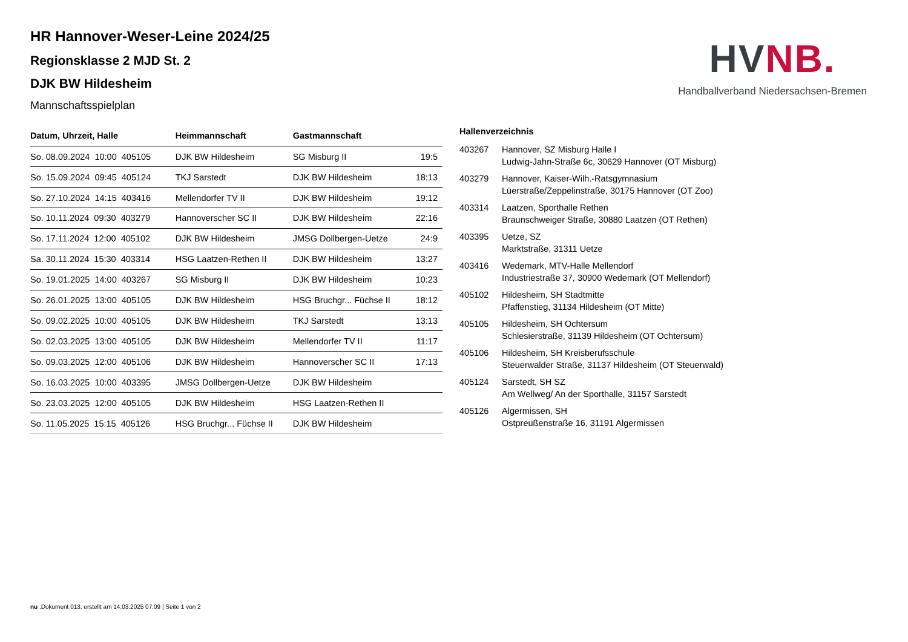HV NB.
Handballverband Niedersachsen-Bremen
HR Hannover-Weser-Leine 2024/25
Regionsklasse 2 MJD St. 2
DJK BW Hildesheim
Mannschaftsspielplan
| Datum, Uhrzeit, Halle | Heimmannschaft | Gastmannschaft | |
| --- | --- | --- | --- |
| So. 08.09.2024 10:00 405105 | DJK BW Hildesheim | SG Misburg II | 19:5 |
| So. 15.09.2024 09:45 405124 | TKJ Sarstedt | DJK BW Hildesheim | 18:13 |
| So. 27.10.2024 14:15 403416 | Mellendorfer TV II | DJK BW Hildesheim | 19:12 |
| So. 10.11.2024 09:30 403279 | Hannoverscher SC II | DJK BW Hildesheim | 22:16 |
| So. 17.11.2024 12:00 405102 | DJK BW Hildesheim | JMSG Dollbergen-Uetze | 24:9 |
| Sa. 30.11.2024 15:30 403314 | HSG Laatzen-Rethen II | DJK BW Hildesheim | 13:27 |
| So. 19.01.2025 14:00 403267 | SG Misburg II | DJK BW Hildesheim | 10:23 |
| So. 26.01.2025 13:00 405105 | DJK BW Hildesheim | HSG Bruchgr... Füchse II | 18:12 |
| So. 09.02.2025 10:00 405105 | DJK BW Hildesheim | TKJ Sarstedt | 13:13 |
| So. 02.03.2025 13:00 405105 | DJK BW Hildesheim | Mellendorfer TV II | 11:17 |
| So. 09.03.2025 12:00 405106 | DJK BW Hildesheim | Hannoverscher SC II | 17:13 |
| So. 16.03.2025 10:00 403395 | JMSG Dollbergen-Uetze | DJK BW Hildesheim | |
| So. 23.03.2025 12:00 405105 | DJK BW Hildesheim | HSG Laatzen-Rethen II | |
| So. 11.05.2025 15:15 405126 | HSG Bruchgr... Füchse II | DJK BW Hildesheim | |
Hallenverzeichnis
| 403267 | Hannover, SZ Misburg Halle I Ludwig-Jahn-Straße 6c, 30629 Hannover (OT Misburg) |
| 403279 | Hannover, Kaiser-Wilh.-Ratsgymnasium Lüerstraße/Zeppelinstraße, 30175 Hannover (OT Zoo) |
| 403314 | Laatzen, Sporthalle Rethen Braunschweiger Straße, 30880 Laatzen (OT Rethen) |
| 403395 | Uetze, SZ Marktstraße, 31311 Uetze |
| 403416 | Wedemark, MTV-Halle Mellendorf Industriestraße 37, 30900 Wedemark (OT Mellendorf) |
| 405102 | Hildesheim, SH Stadtmitte Pfaffenstieg, 31134 Hildesheim (OT Mitte) |
| 405105 | Hildesheim, SH Ochtersum Schlesierstraße, 31139 Hildesheim (OT Ochtersum) |
| 405106 | Hildesheim, SH Kreisberufsschule Steuerwalder Straße, 31137 Hildesheim (OT Steuerwald) |
| 405124 | Sarstedt, SH SZ Am Wellweg/ An der Sporthalle, 31157 Sarstedt |
| 405126 | Algermissen, SH Ostpreußenstraße 16, 31191 Algermissen |
nu .Dokument 013, erstellt am 14.03.2025 07:09 | Seite 1 von 2